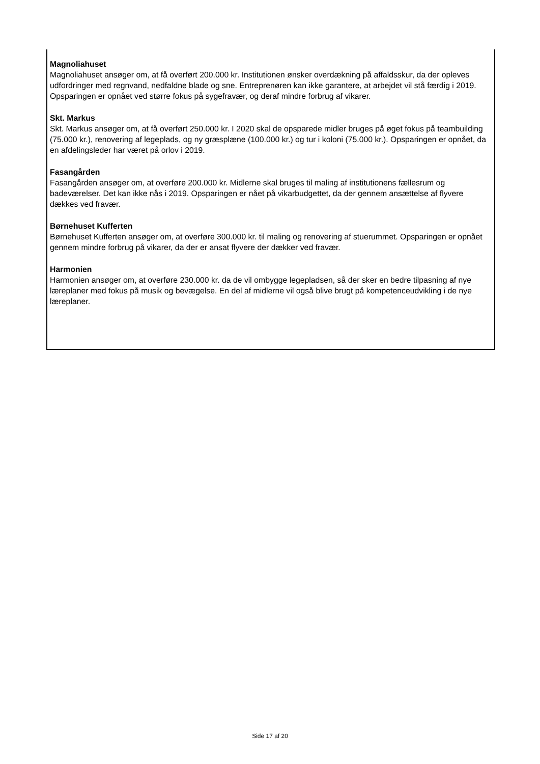Magnoliahuset
Magnoliahuset ansøger om, at få overført 200.000 kr. Institutionen ønsker overdækning på affaldsskur, da der opleves udfordringer med regnvand, nedfaldne blade og sne. Entreprenøren kan ikke garantere, at arbejdet vil stå færdig i 2019. Opsparingen er opnået ved større fokus på sygefravær, og deraf mindre forbrug af vikarer.
Skt. Markus
Skt. Markus ansøger om, at få overført 250.000 kr. I 2020 skal de opsparede midler bruges på øget fokus på teambuilding (75.000 kr.), renovering af legeplads, og ny græsplæne (100.000 kr.) og tur i koloni (75.000 kr.). Opsparingen er opnået, da en afdelingsleder har været på orlov i 2019.
Fasangården
Fasangården ansøger om, at overføre 200.000 kr. Midlerne skal bruges til maling af institutionens fællesrum og badeværelser. Det kan ikke nås i 2019. Opsparingen er nået på vikarbudgettet, da der gennem ansættelse af flyvere dækkes ved fravær.
Børnehuset Kufferten
Børnehuset Kufferten ansøger om, at overføre 300.000 kr. til maling og renovering af stuerummet. Opsparingen er opnået gennem mindre forbrug på vikarer, da der er ansat flyvere der dækker ved fravær.
Harmonien
Harmonien ansøger om, at overføre 230.000 kr. da de vil ombygge legepladsen, så der sker en bedre tilpasning af nye læreplaner med fokus på musik og bevægelse. En del af midlerne vil også blive brugt på kompetenceudvikling i de nye læreplaner.
Side 17 af 20